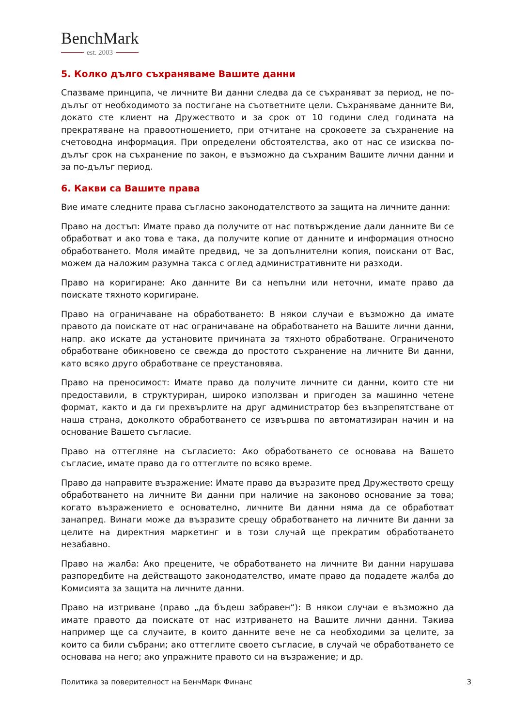BenchMark
est. 2003
5. Колко дълго съхраняваме Вашите данни
Спазваме принципа, че личните Ви данни следва да се съхраняват за период, не по-дълъг от необходимото за постигане на съответните цели. Съхраняваме данните Ви, докато сте клиент на Дружеството и за срок от 10 години след годината на прекратяване на правоотношението, при отчитане на сроковете за съхранение на счетоводна информация. При определени обстоятелства, ако от нас се изисква по-дълъг срок на съхранение по закон, е възможно да съхраним Вашите лични данни и за по-дълъг период.
6. Какви са Вашите права
Вие имате следните права съгласно законодателството за защита на личните данни:
Право на достъп: Имате право да получите от нас потвърждение дали данните Ви се обработват и ако това е така, да получите копие от данните и информация относно обработването. Моля имайте предвид, че за допълнителни копия, поискани от Вас, можем да наложим разумна такса с оглед административните ни разходи.
Право на коригиране: Ако данните Ви са непълни или неточни, имате право да поискате тяхното коригиране.
Право на ограничаване на обработването: В някои случаи е възможно да имате правото да поискате от нас ограничаване на обработването на Вашите лични данни, напр. ако искате да установите причината за тяхното обработване. Ограниченото обработване обикновено се свежда до простото съхранение на личните Ви данни, като всяко друго обработване се преустановява.
Право на преносимост: Имате право да получите личните си данни, които сте ни предоставили, в структуриран, широко използван и пригоден за машинно четене формат, както и да ги прехвърлите на друг администратор без възпрепятстване от наша страна, доколкото обработването се извършва по автоматизиран начин и на основание Вашето съгласие.
Право на оттегляне на съгласието: Ако обработването се основава на Вашето съгласие, имате право да го оттеглите по всяко време.
Право да направите възражение: Имате право да възразите пред Дружеството срещу обработването на личните Ви данни при наличие на законово основание за това; когато възражението е основателно, личните Ви данни няма да се обработват занапред. Винаги може да възразите срещу обработването на личните Ви данни за целите на директния маркетинг и в този случай ще прекратим обработването незабавно.
Право на жалба: Ако прецените, че обработването на личните Ви данни нарушава разпоредбите на действащото законодателство, имате право да подадете жалба до Комисията за защита на личните данни.
Право на изтриване (право „да бъдеш забравен“): В някои случаи е възможно да имате правото да поискате от нас изтриването на Вашите лични данни. Такива например ще са случаите, в които данните вече не са необходими за целите, за които са били събрани; ако оттеглите своето съгласие, в случай че обработването се основава на него; ако упражните правото си на възражение; и др.
Политика за поверителност на БенчМарк Финанс 3